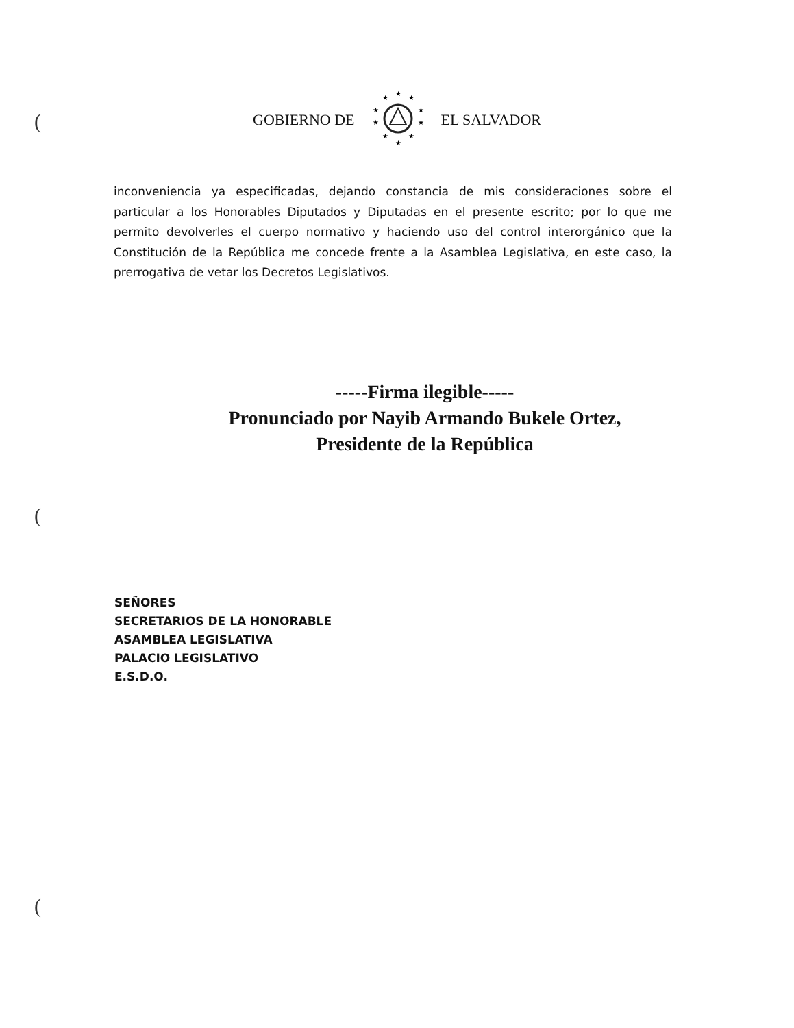(
(
(
GOBIERNO DE
★
★
★
★
★
★
★
★
★
★
EL SALVADOR
inconveniencia ya especificadas, dejando constancia de mis consideraciones sobre el particular a los Honorables Diputados y Diputadas en el presente escrito; por lo que me permito devolverles el cuerpo normativo y haciendo uso del control interorgánico que la Constitución de la República me concede frente a la Asamblea Legislativa, en este caso, la prerrogativa de vetar los Decretos Legislativos.
-----Firma ilegible-----
Pronunciado por Nayib Armando Bukele Ortez,
Presidente de la República
SEÑORES
SECRETARIOS DE LA HONORABLE
ASAMBLEA LEGISLATIVA
PALACIO LEGISLATIVO
E.S.D.O.